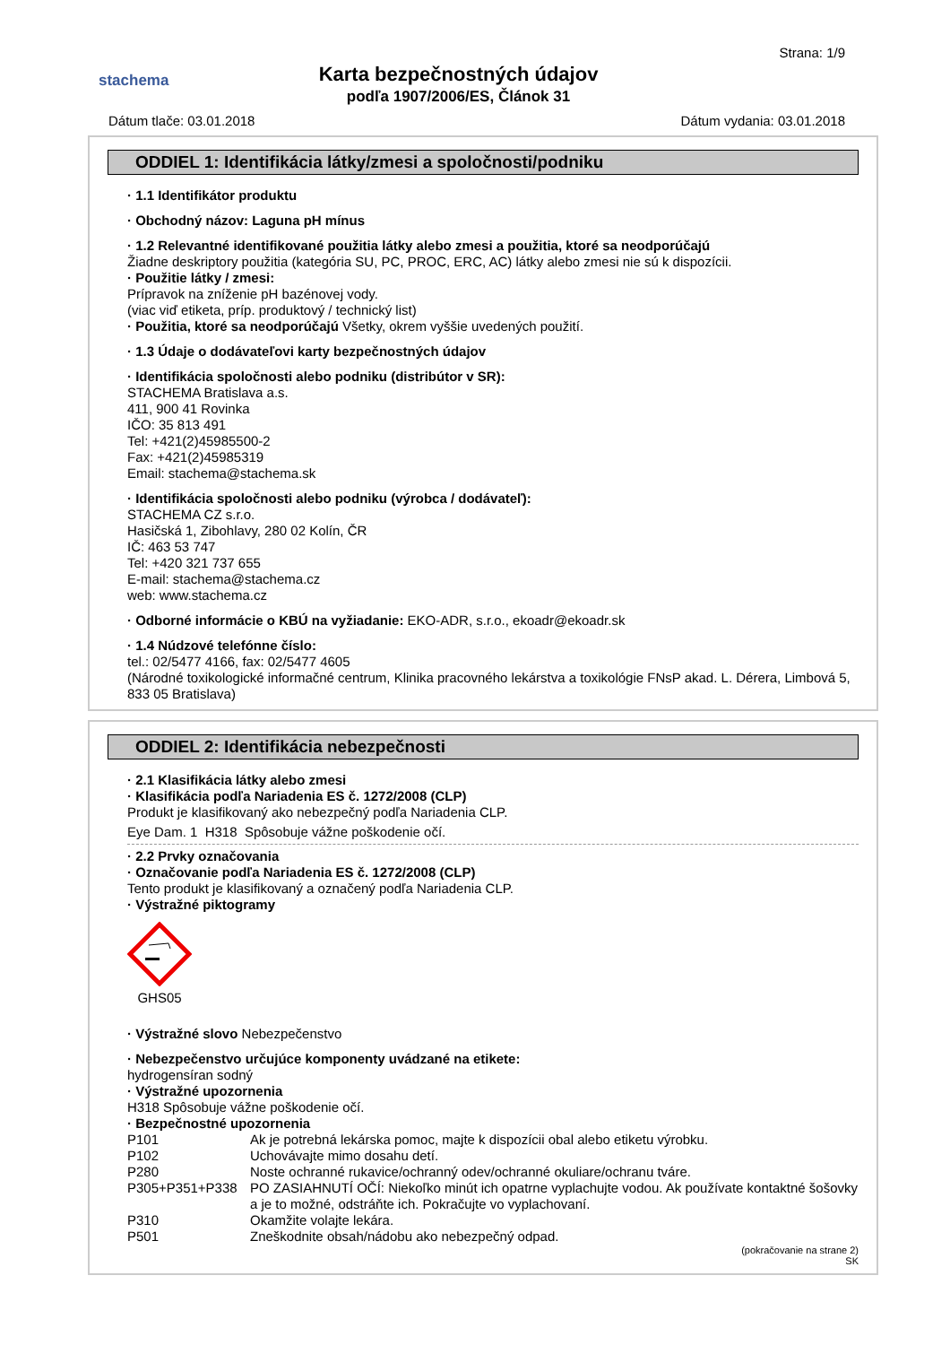stachema
Karta bezpečnostných údajov
podľa 1907/2006/ES, Článok 31
Strana: 1/9
Dátum tlače: 03.01.2018 Dátum vydania: 03.01.2018
ODDIEL 1: Identifikácia látky/zmesi a spoločnosti/podniku
· 1.1 Identifikátor produktu
· Obchodný názov: Laguna pH mínus
· 1.2 Relevantné identifikované použitia látky alebo zmesi a použitia, ktoré sa neodporúčajú
Žiadne deskriptory použitia (kategória SU, PC, PROC, ERC, AC) látky alebo zmesi nie sú k dispozícii.
· Použitie látky / zmesi:
Prípravok na zníženie pH bazénovej vody.
(viac viď etiketa, príp. produktový / technický list)
· Použitia, ktoré sa neodporúčajú Všetky, okrem vyššie uvedených použití.
· 1.3 Údaje o dodávateľovi karty bezpečnostných údajov
· Identifikácia spoločnosti alebo podniku (distribútor v SR):
STACHEMA Bratislava a.s.
411, 900 41 Rovinka
IČO: 35 813 491
Tel: +421(2)45985500-2
Fax: +421(2)45985319
Email: stachema@stachema.sk
· Identifikácia spoločnosti alebo podniku (výrobca / dodávateľ):
STACHEMA CZ s.r.o.
Hasičská 1, Zibohlavy, 280 02 Kolín, ČR
IČ: 463 53 747
Tel: +420 321 737 655
E-mail: stachema@stachema.cz
web: www.stachema.cz
· Odborné informácie o KBÚ na vyžiadanie: EKO-ADR, s.r.o., ekoadr@ekoadr.sk
· 1.4 Núdzové telefónne číslo:
tel.: 02/5477 4166, fax: 02/5477 4605
(Národné toxikologické informačné centrum, Klinika pracovného lekárstva a toxikológie FNsP akad. L. Dérera, Limbová 5, 833 05 Bratislava)
ODDIEL 2: Identifikácia nebezpečnosti
· 2.1 Klasifikácia látky alebo zmesi
· Klasifikácia podľa Nariadenia ES č. 1272/2008 (CLP)
Produkt je klasifikovaný ako nebezpečný podľa Nariadenia CLP.
Eye Dam. 1 H318 Spôsobuje vážne poškodenie očí.
· 2.2 Prvky označovania
· Označovanie podľa Nariadenia ES č. 1272/2008 (CLP)
Tento produkt je klasifikovaný a označený podľa Nariadenia CLP.
· Výstražné piktogramy
GHS05
· Výstražné slovo Nebezpečenstvo
· Nebezpečenstvo určujúce komponenty uvádzané na etikete:
hydrogensíran sodný
· Výstražné upozornenia
H318 Spôsobuje vážne poškodenie očí.
· Bezpečnostné upozornenia
| P101 | Ak je potrebná lekárska pomoc, majte k dispozícii obal alebo etiketu výrobku. |
| P102 | Uchovávajte mimo dosahu detí. |
| P280 | Noste ochranné rukavice/ochranný odev/ochranné okuliare/ochranu tváre. |
| P305+P351+P338 | PO ZASIAHNUTÍ OČÍ: Niekoľko minút ich opatrne vyplachujte vodou. Ak používate kontaktné šošovky a je to možné, odstráňte ich. Pokračujte vo vyplachovaní. |
| P310 | Okamžite volajte lekára. |
| P501 | Zneškodnite obsah/nádobu ako nebezpečný odpad. |
(pokračovanie na strane 2)
SK